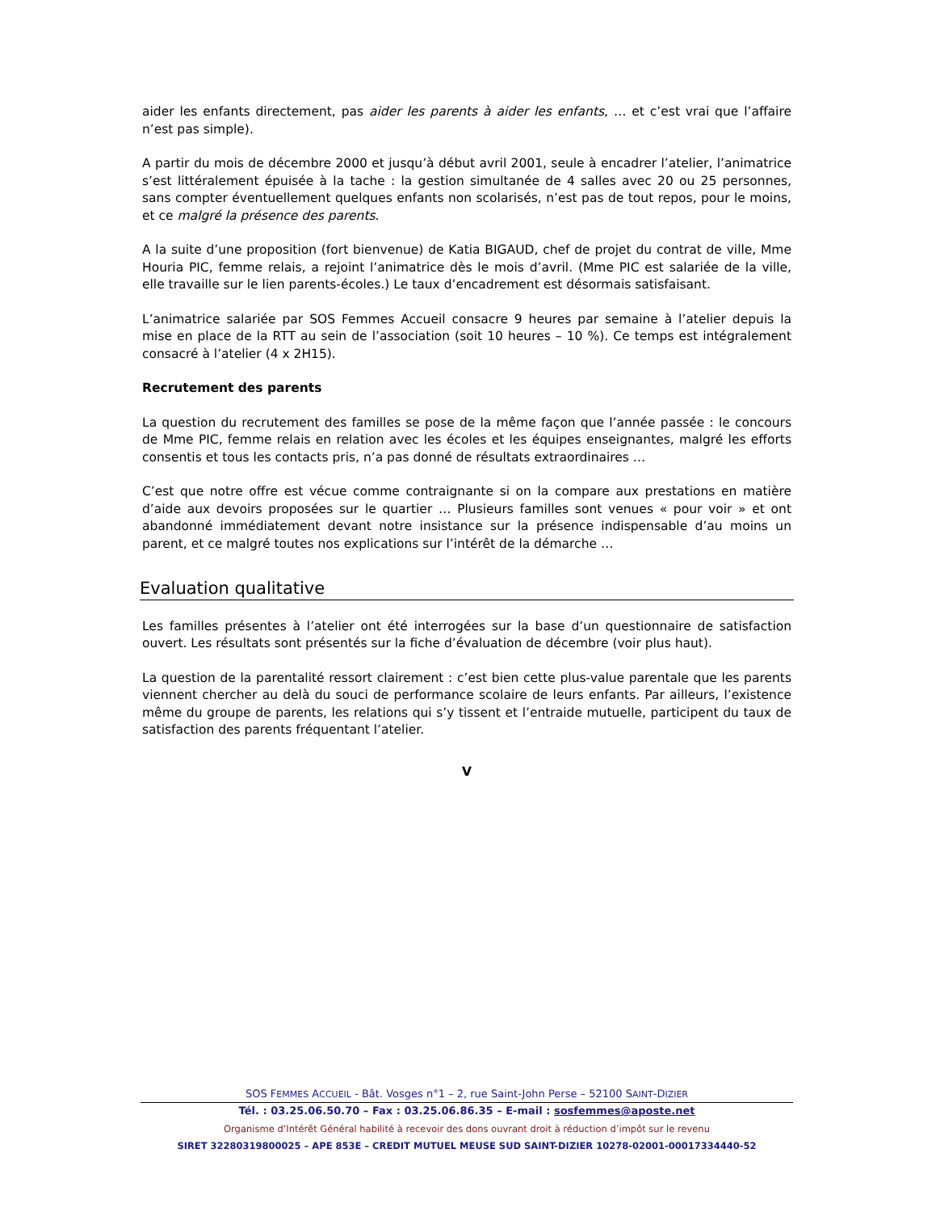aider les enfants directement, pas aider les parents à aider les enfants, … et c’est vrai que l’affaire n’est pas simple).
A partir du mois de décembre 2000 et jusqu’à début avril 2001, seule à encadrer l’atelier, l’animatrice s’est littéralement épuisée à la tache : la gestion simultanée de 4 salles avec 20 ou 25 personnes, sans compter éventuellement quelques enfants non scolarisés, n’est pas de tout repos, pour le moins, et ce malgré la présence des parents.
A la suite d’une proposition (fort bienvenue) de Katia BIGAUD, chef de projet du contrat de ville, Mme Houria PIC, femme relais, a rejoint l’animatrice dès le mois d’avril. (Mme PIC est salariée de la ville, elle travaille sur le lien parents-écoles.) Le taux d’encadrement est désormais satisfaisant.
L’animatrice salariée par SOS Femmes Accueil consacre 9 heures par semaine à l’atelier depuis la mise en place de la RTT au sein de l’association (soit 10 heures – 10 %). Ce temps est intégralement consacré à l’atelier (4 x 2H15).
Recrutement des parents
La question du recrutement des familles se pose de la même façon que l’année passée : le concours de Mme PIC, femme relais en relation avec les écoles et les équipes enseignantes, malgré les efforts consentis et tous les contacts pris, n’a pas donné de résultats extraordinaires …
C’est que notre offre est vécue comme contraignante si on la compare aux prestations en matière d’aide aux devoirs proposées sur le quartier … Plusieurs familles sont venues « pour voir » et ont abandonné immédiatement devant notre insistance sur la présence indispensable d’au moins un parent, et ce malgré toutes nos explications sur l’intérêt de la démarche …
Evaluation qualitative
Les familles présentes à l’atelier ont été interrogées sur la base d’un questionnaire de satisfaction ouvert. Les résultats sont présentés sur la fiche d’évaluation de décembre (voir plus haut).
La question de la parentalité ressort clairement : c’est bien cette plus-value parentale que les parents viennent chercher au delà du souci de performance scolaire de leurs enfants. Par ailleurs, l’existence même du groupe de parents, les relations qui s’y tissent et l’entraide mutuelle, participent du taux de satisfaction des parents fréquentant l’atelier.
V
SOS FEMMES ACCUEIL - Bât. Vosges n°1 – 2, rue Saint-John Perse – 52100 SAINT-DIZIER
Tél. : 03.25.06.50.70 – Fax : 03.25.06.86.35 – E-mail : sosfemmes@aposte.net
Organisme d’Intérêt Général habilité à recevoir des dons ouvrant droit à réduction d’impôt sur le revenu
SIRET 32280319800025 – APE 853E – CREDIT MUTUEL MEUSE SUD SAINT-DIZIER 10278-02001-00017334440-52